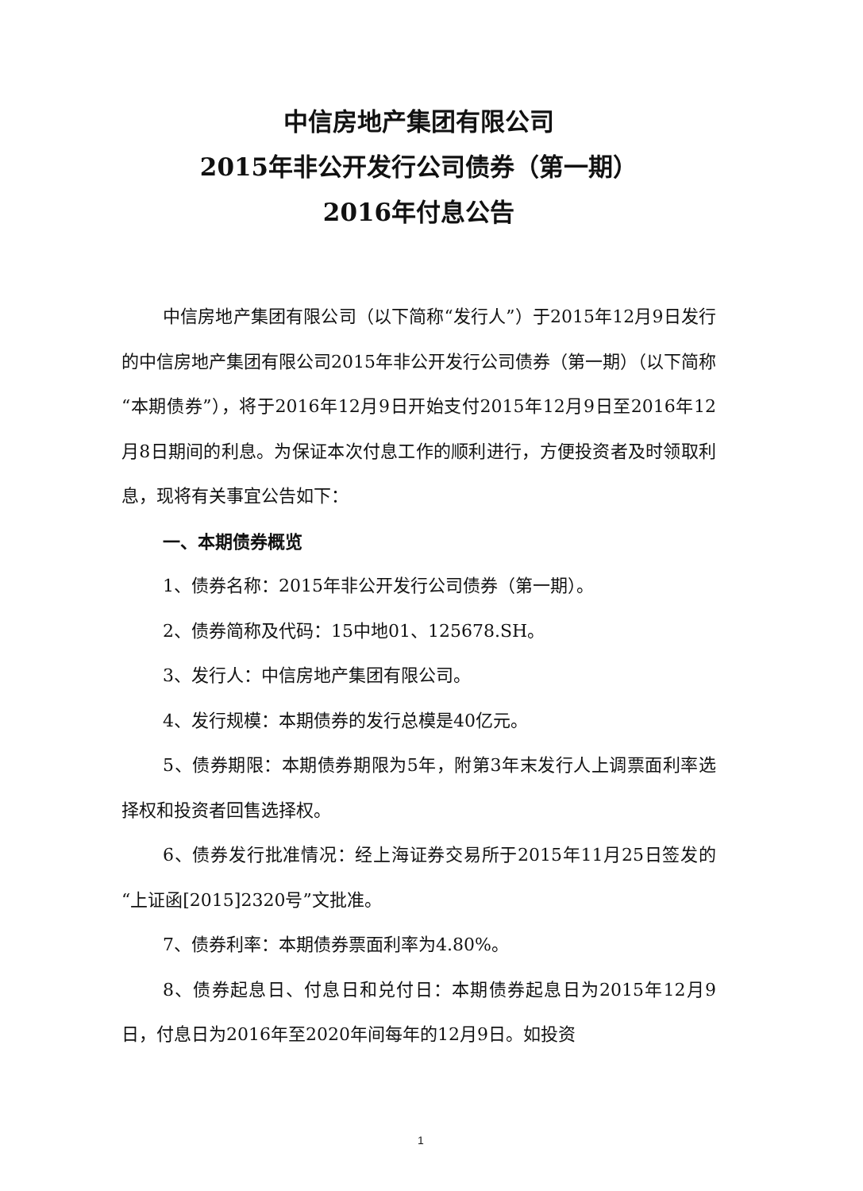中信房地产集团有限公司
2015年非公开发行公司债券（第一期）
2016年付息公告
中信房地产集团有限公司（以下简称“发行人”）于2015年12月9日发行的中信房地产集团有限公司2015年非公开发行公司债券（第一期）（以下简称“本期债券”），将于2016年12月9日开始支付2015年12月9日至2016年12月8日期间的利息。为保证本次付息工作的顺利进行，方便投资者及时领取利息，现将有关事宜公告如下：
一、本期债券概览
1、债券名称：2015年非公开发行公司债券（第一期）。
2、债券简称及代码：15中地01、125678.SH。
3、发行人：中信房地产集团有限公司。
4、发行规模：本期债券的发行总模是40亿元。
5、债券期限：本期债券期限为5年，附第3年末发行人上调票面利率选择权和投资者回售选择权。
6、债券发行批准情况：经上海证券交易所于2015年11月25日签发的“上证函[2015]2320号”文批准。
7、债券利率：本期债券票面利率为4.80%。
8、债券起息日、付息日和兑付日：本期债券起息日为2015年12月9日，付息日为2016年至2020年间每年的12月9日。如投资
1